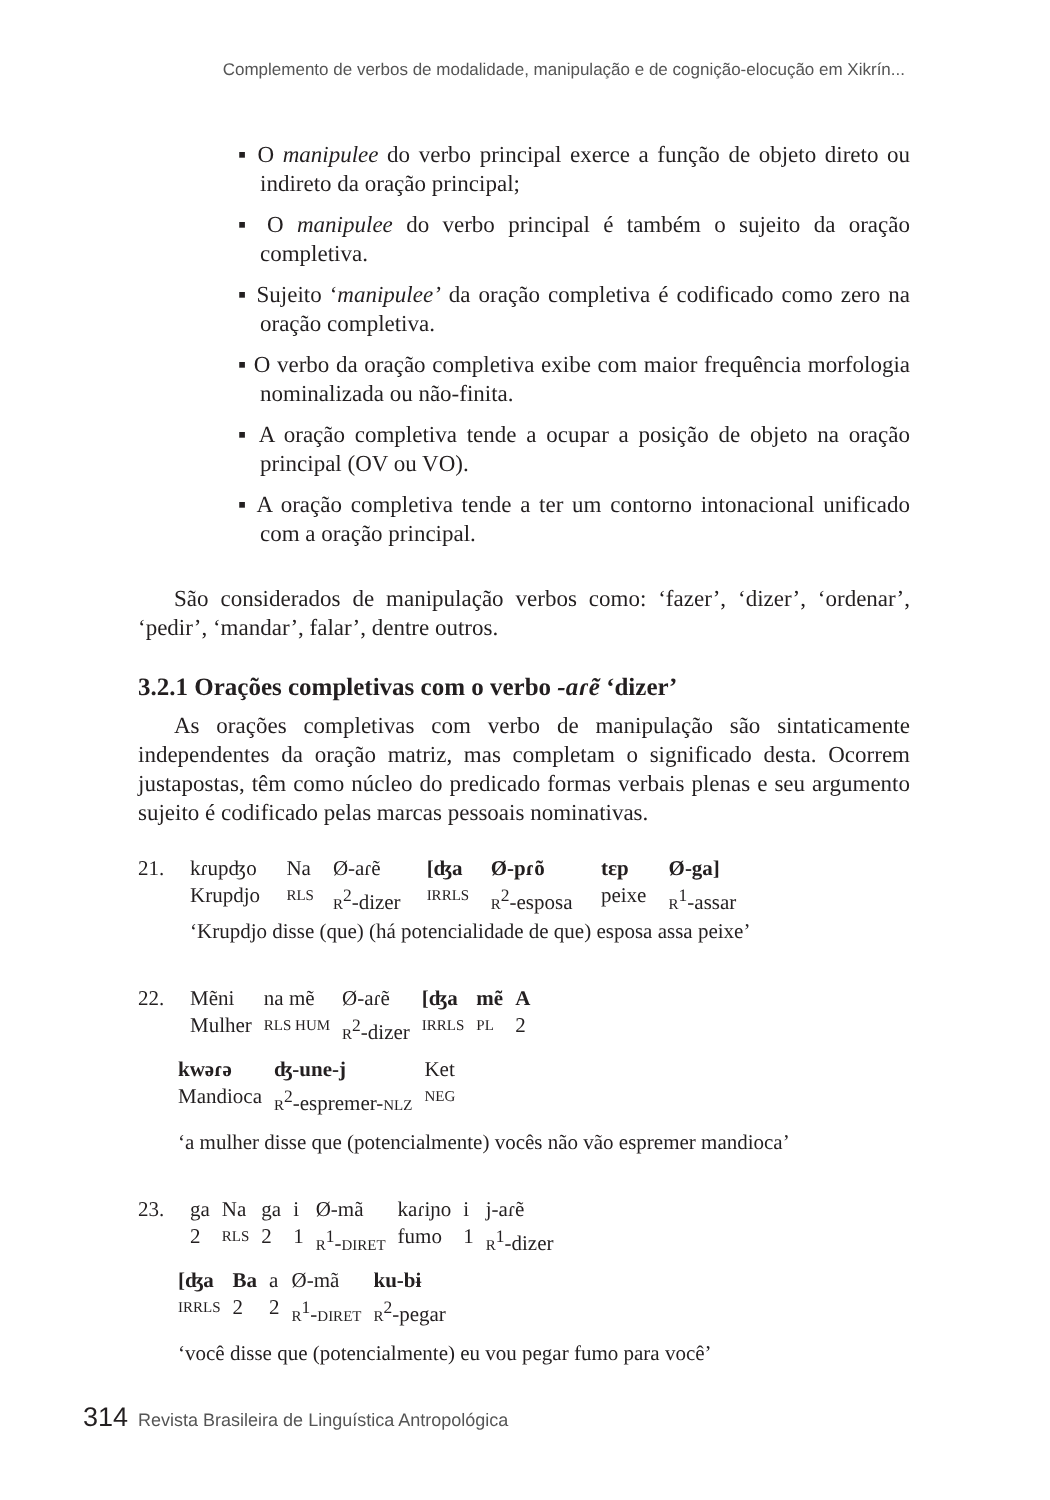Complemento de verbos de modalidade, manipulação e de cognição-elocução em Xikrín...
▪ O manipulee do verbo principal exerce a função de objeto direto ou indireto da oração principal;
▪ O manipulee do verbo principal é também o sujeito da oração completiva.
▪ Sujeito ‘manipulee’ da oração completiva é codificado como zero na oração completiva.
▪ O verbo da oração completiva exibe com maior frequência morfologia nominalizada ou não-finita.
▪ A oração completiva tende a ocupar a posição de objeto na oração principal (OV ou VO).
▪ A oração completiva tende a ter um contorno intonacional unificado com a oração principal.
São considerados de manipulação verbos como: ‘fazer’, ‘dizer’, ‘ordenar’, ‘pedir’, ‘mandar’, falar’, dentre outros.
3.2.1 Orações completivas com o verbo -aɾẽ ‘dizer’
As orações completivas com verbo de manipulação são sintaticamente independentes da oração matriz, mas completam o significado desta. Ocorrem justapostas, têm como núcleo do predicado formas verbais plenas e seu argumento sujeito é codificado pelas marcas pessoais nominativas.
| 21. | kɾupʤo | Na | Ø-aɾẽ | [ʤa | Ø-pɾõ | tɛp | Ø-ga] |
| | Krupdjo | RLS | R<sup>2</sup>-dizer | IRRLS | R<sup>2</sup>-esposa | peixe | R<sup>1</sup>-assar |
| | ‘Krupdjo disse (que) (há potencialidade de que) esposa assa peixe’ | | | | | | |
| 22. | Mẽni | na mẽ | Ø-aɾẽ | [ʤa | mẽ | A |
| | Mulher | RLS HUM | R<sup>2</sup>-dizer | IRRLS | PL | 2 |
| kwəɾə | ʤ-une-j | Ket |
| Mandioca | R<sup>2</sup>-espremer- NLZ | NEG |
‘a mulher disse que (potencialmente) vocês não vão espremer mandioca’
| 23. | ga | Na | ga | i | Ø-mã | kaɾiɲo | i | j-aɾẽ |
| | 2 | RLS | 2 | 1 | R<sup>1</sup>- DIRET | fumo | 1 | R<sup>1</sup>-dizer |
| [ʤa | Ba | a | Ø-mã | ku-bɨ |
| IRRLS | 2 | 2 | R<sup>1</sup>- DIRET | R<sup>2</sup>-pegar |
‘você disse que (potencialmente) eu vou pegar fumo para você’
314 Revista Brasileira de Linguística Antropológica